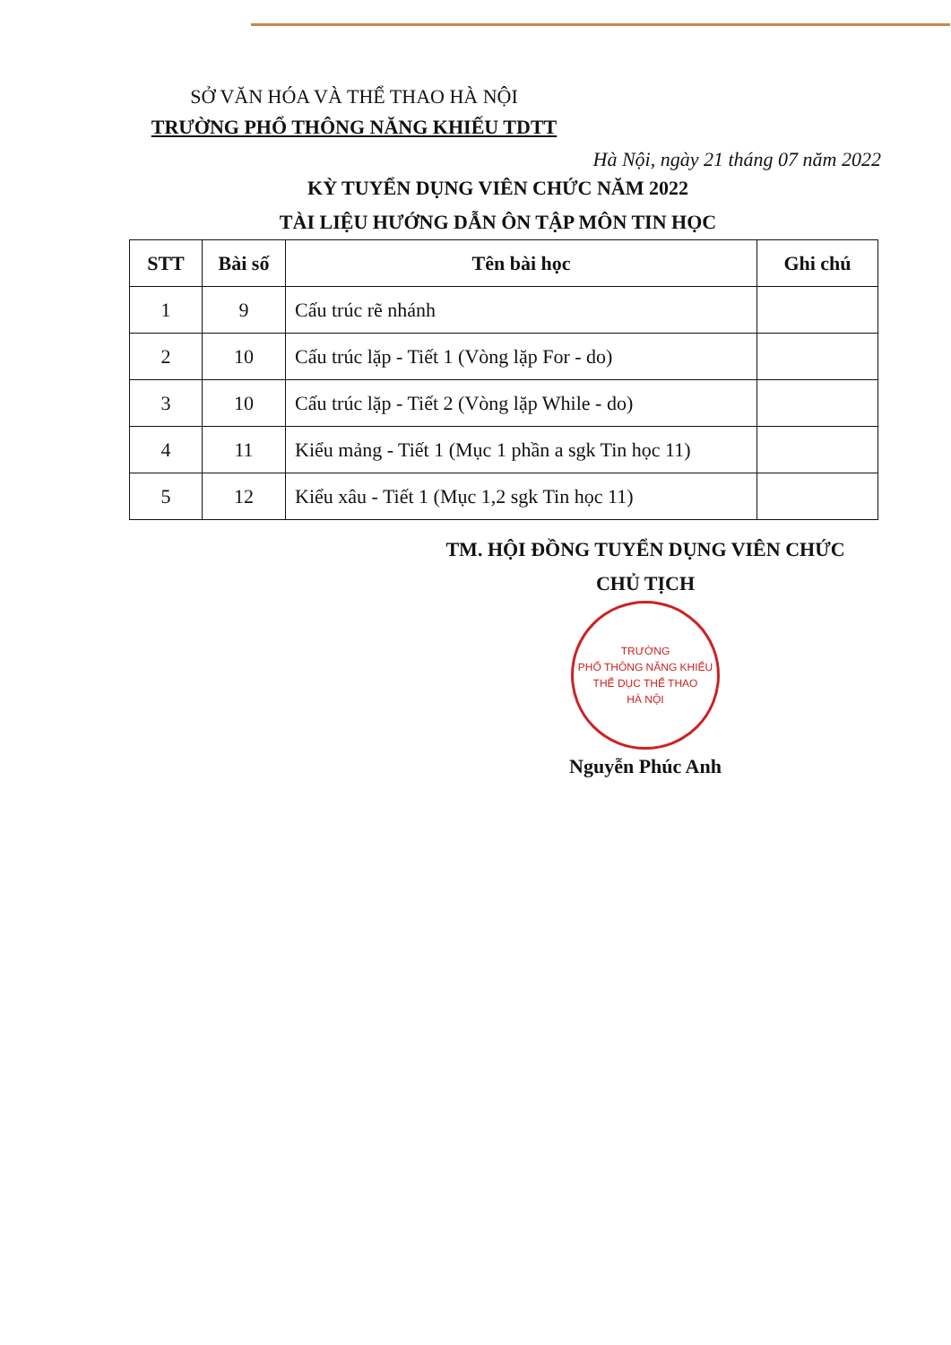SỞ VĂN HÓA VÀ THỂ THAO HÀ NỘI
TRƯỜNG PHỔ THÔNG NĂNG KHIẾU TDTT
Hà Nội, ngày 21 tháng 07 năm 2022
KỲ TUYỂN DỤNG VIÊN CHỨC NĂM 2022
TÀI LIỆU HƯỚNG DẪN ÔN TẬP MÔN TIN HỌC
| STT | Bài số | Tên bài học | Ghi chú |
| --- | --- | --- | --- |
| 1 | 9 | Cấu trúc rẽ nhánh | |
| 2 | 10 | Cấu trúc lặp - Tiết 1 (Vòng lặp For - do) | |
| 3 | 10 | Cấu trúc lặp - Tiết 2 (Vòng lặp While - do) | |
| 4 | 11 | Kiểu mảng - Tiết 1 (Mục 1 phần a sgk Tin học 11) | |
| 5 | 12 | Kiểu xâu - Tiết 1 (Mục 1,2 sgk Tin học 11) | |
TM. HỘI ĐỒNG TUYỂN DỤNG VIÊN CHỨC
CHỦ TỊCH
TRƯỜNG
PHỔ THÔNG NĂNG KHIẾU
THỂ DỤC THỂ THAO
HÀ NỘI
Nguyễn Phúc Anh